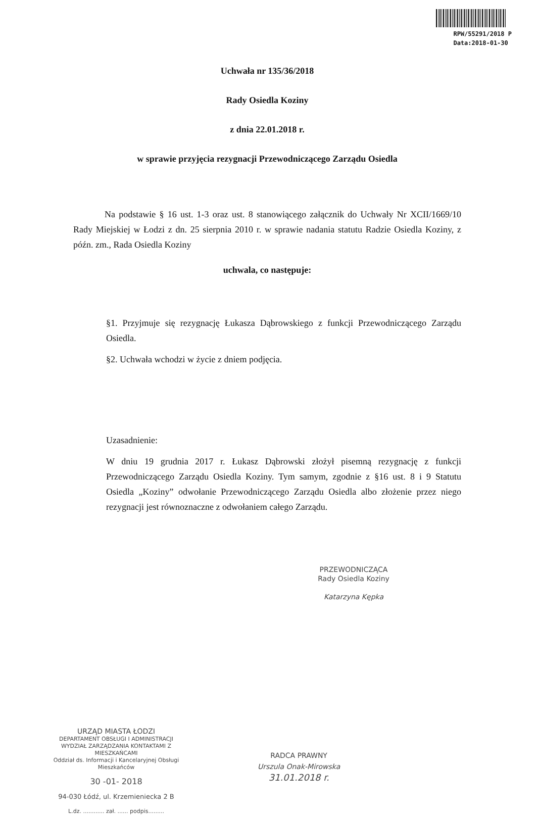RPW/55291/2018 P
Data:2018-01-30
Uchwała nr 135/36/2018
Rady Osiedla Koziny
z dnia 22.01.2018 r.
w sprawie przyjęcia rezygnacji Przewodniczącego Zarządu Osiedla
Na podstawie § 16 ust. 1-3 oraz ust. 8 stanowiącego załącznik do Uchwały Nr XCII/1669/10 Rady Miejskiej w Łodzi z dn. 25 sierpnia 2010 r. w sprawie nadania statutu Radzie Osiedla Koziny, z późn. zm., Rada Osiedla Koziny
uchwala, co następuje:
§1. Przyjmuje się rezygnację Łukasza Dąbrowskiego z funkcji Przewodniczącego Zarządu Osiedla.
§2. Uchwała wchodzi w życie z dniem podjęcia.
Uzasadnienie:
W dniu 19 grudnia 2017 r. Łukasz Dąbrowski złożył pisemną rezygnację z funkcji Przewodniczącego Zarządu Osiedla Koziny. Tym samym, zgodnie z §16 ust. 8 i 9 Statutu Osiedla „Koziny” odwołanie Przewodniczącego Zarządu Osiedla albo złożenie przez niego rezygnacji jest równoznaczne z odwołaniem całego Zarządu.
PRZEWODNICZĄCA
Rady Osiedla Koziny
Katarzyna Kępka
URZĄD MIASTA ŁODZI
DEPARTAMENT OBSŁUGI I ADMINISTRACJI
WYDZIAŁ ZARZĄDZANIA KONTAKTAMI Z MIESZKAŃCAMI
Oddział ds. Informacji i Kancelaryjnej Obsługi Mieszkańców
30 -01- 2018
94-030 Łódź, ul. Krzemieniecka 2 B
L.dz. ............ zał. ...... podpis.........
RADCA PRAWNY
Urszula Onak-Mirowska
31.01.2018 r.